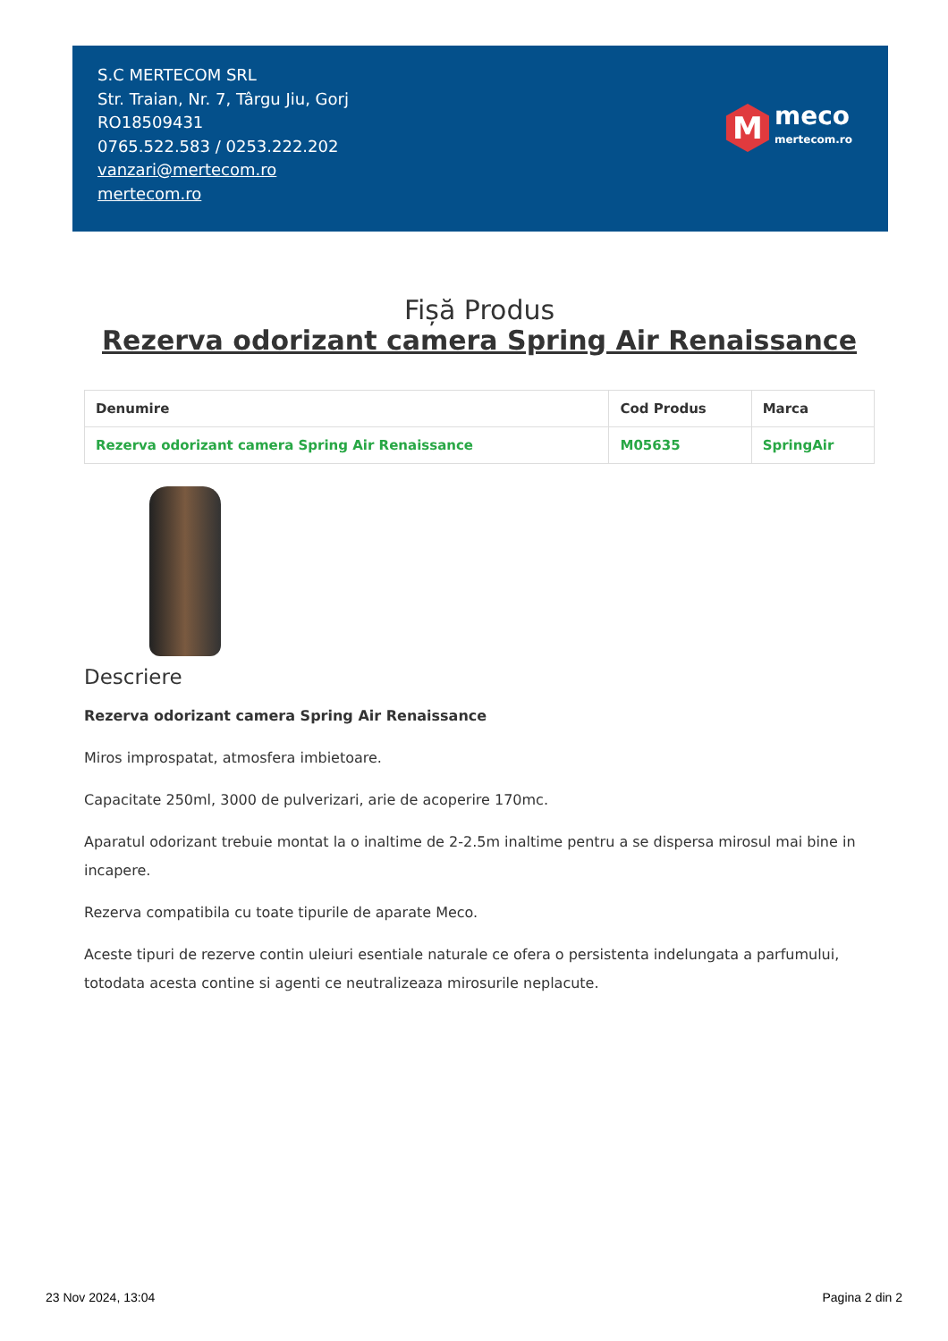S.C MERTECOM SRL
Str. Traian, Nr. 7, Târgu Jiu, Gorj
RO18509431
0765.522.583 / 0253.222.202
vanzari@mertecom.ro
mertecom.ro
M
meco
mertecom.ro
Fișă Produs
Rezerva odorizant camera Spring Air Renaissance
| Denumire | Cod Produs | Marca |
| --- | --- | --- |
| Rezerva odorizant camera Spring Air Renaissance | M05635 | SpringAir |
Descriere
Rezerva odorizant camera Spring Air Renaissance
Miros improspatat, atmosfera imbietoare.
Capacitate 250ml, 3000 de pulverizari, arie de acoperire 170mc.
Aparatul odorizant trebuie montat la o inaltime de 2-2.5m inaltime pentru a se dispersa mirosul mai bine in incapere.
Rezerva compatibila cu toate tipurile de aparate Meco.
Aceste tipuri de rezerve contin uleiuri esentiale naturale ce ofera o persistenta indelungata a parfumului, totodata acesta contine si agenti ce neutralizeaza mirosurile neplacute.
23 Nov 2024, 13:04 Pagina 2 din 2